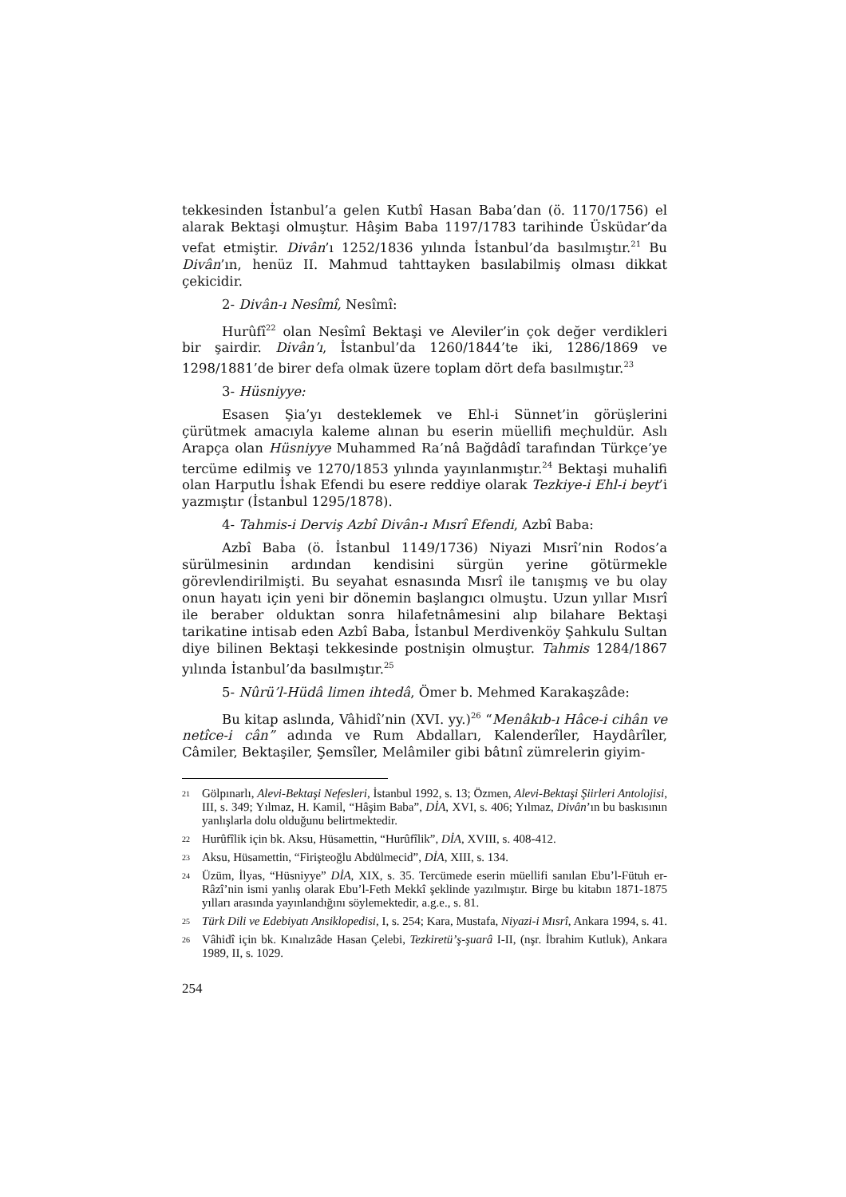tekkesinden İstanbul’a gelen Kutbî Hasan Baba’dan (ö. 1170/1756) el alarak Bektaşi olmuştur. Hâşim Baba 1197/1783 tarihinde Üsküdar’da vefat etmiştir. Divân’ı 1252/1836 yılında İstanbul’da basılmıştır.<sup>21</sup> Bu Divân’ın, henüz II. Mahmud tahttayken basılabilmiş olması dikkat çekicidir.
2- Divân-ı Nesîmî, Nesîmî:
Hurûfî<sup>22</sup> olan Nesîmî Bektaşi ve Aleviler’in çok değer verdikleri bir şairdir. Divân’ı, İstanbul’da 1260/1844’te iki, 1286/1869 ve 1298/1881’de birer defa olmak üzere toplam dört defa basılmıştır.<sup>23</sup>
3- Hüsniyye:
Esasen Şia’yı desteklemek ve Ehl-i Sünnet’in görüşlerini çürütmek amacıyla kaleme alınan bu eserin müellifi meçhuldür. Aslı Arapça olan Hüsniyye Muhammed Ra’nâ Bağdâdî tarafından Türkçe’ye tercüme edilmiş ve 1270/1853 yılında yayınlanmıştır.<sup>24</sup> Bektaşi muhalifi olan Harputlu İshak Efendi bu esere reddiye olarak Tezkiye-i Ehl-i beyt’i yazmıştır (İstanbul 1295/1878).
4- Tahmis-i Derviş Azbî Divân-ı Mısrî Efendi, Azbî Baba:
Azbî Baba (ö. İstanbul 1149/1736) Niyazi Mısrî’nin Rodos’a sürülmesinin ardından kendisini sürgün yerine götürmekle görevlendirilmişti. Bu seyahat esnasında Mısrî ile tanışmış ve bu olay onun hayatı için yeni bir dönemin başlangıcı olmuştu. Uzun yıllar Mısrî ile beraber olduktan sonra hilafetnâmesini alıp bilahare Bektaşi tarikatine intisab eden Azbî Baba, İstanbul Merdivenköy Şahkulu Sultan diye bilinen Bektaşi tekkesinde postnişin olmuştur. Tahmis 1284/1867 yılında İstanbul’da basılmıştır.<sup>25</sup>
5- Nûrü’l-Hüdâ limen ihtedâ, Ömer b. Mehmed Karakaşzâde:
Bu kitap aslında, Vâhidî’nin (XVI. yy.)<sup>26</sup> “Menâkıb-ı Hâce-i cihân ve netîce-i cân” adında ve Rum Abdalları, Kalenderîler, Haydârîler, Câmiler, Bektaşiler, Şemsîler, Melâmiler gibi bâtınî zümrelerin giyim-
<sup>21</sup> Gölpınarlı, Alevi-Bektaşi Nefesleri, İstanbul 1992, s. 13; Özmen, Alevi-Bektaşi Şiirleri Antolojisi, III, s. 349; Yılmaz, H. Kamil, “Hâşim Baba”, DİA, XVI, s. 406; Yılmaz, Divân’ın bu baskısının yanlışlarla dolu olduğunu belirtmektedir.
<sup>22</sup> Hurûfîlik için bk. Aksu, Hüsamettin, “Hurûfîlik”, DİA, XVIII, s. 408-412.
<sup>23</sup> Aksu, Hüsamettin, “Firişteoğlu Abdülmecid”, DİA, XIII, s. 134.
<sup>24</sup> Üzüm, İlyas, “Hüsniyye” DİA, XIX, s. 35. Tercümede eserin müellifi sanılan Ebu’l-Fütuh er-Râzî’nin ismi yanlış olarak Ebu’l-Feth Mekkî şeklinde yazılmıştır. Birge bu kitabın 1871-1875 yılları arasında yayınlandığını söylemektedir, a.g.e., s. 81.
<sup>25</sup> Türk Dili ve Edebiyatı Ansiklopedisi, I, s. 254; Kara, Mustafa, Niyazi-i Mısrî, Ankara 1994, s. 41.
<sup>26</sup>Vâhidî için bk. Kınalızâde Hasan Çelebi, Tezkiretü’ş-şuarâ I-II, (nşr. İbrahim Kutluk), Ankara 1989, II, s. 1029.
254